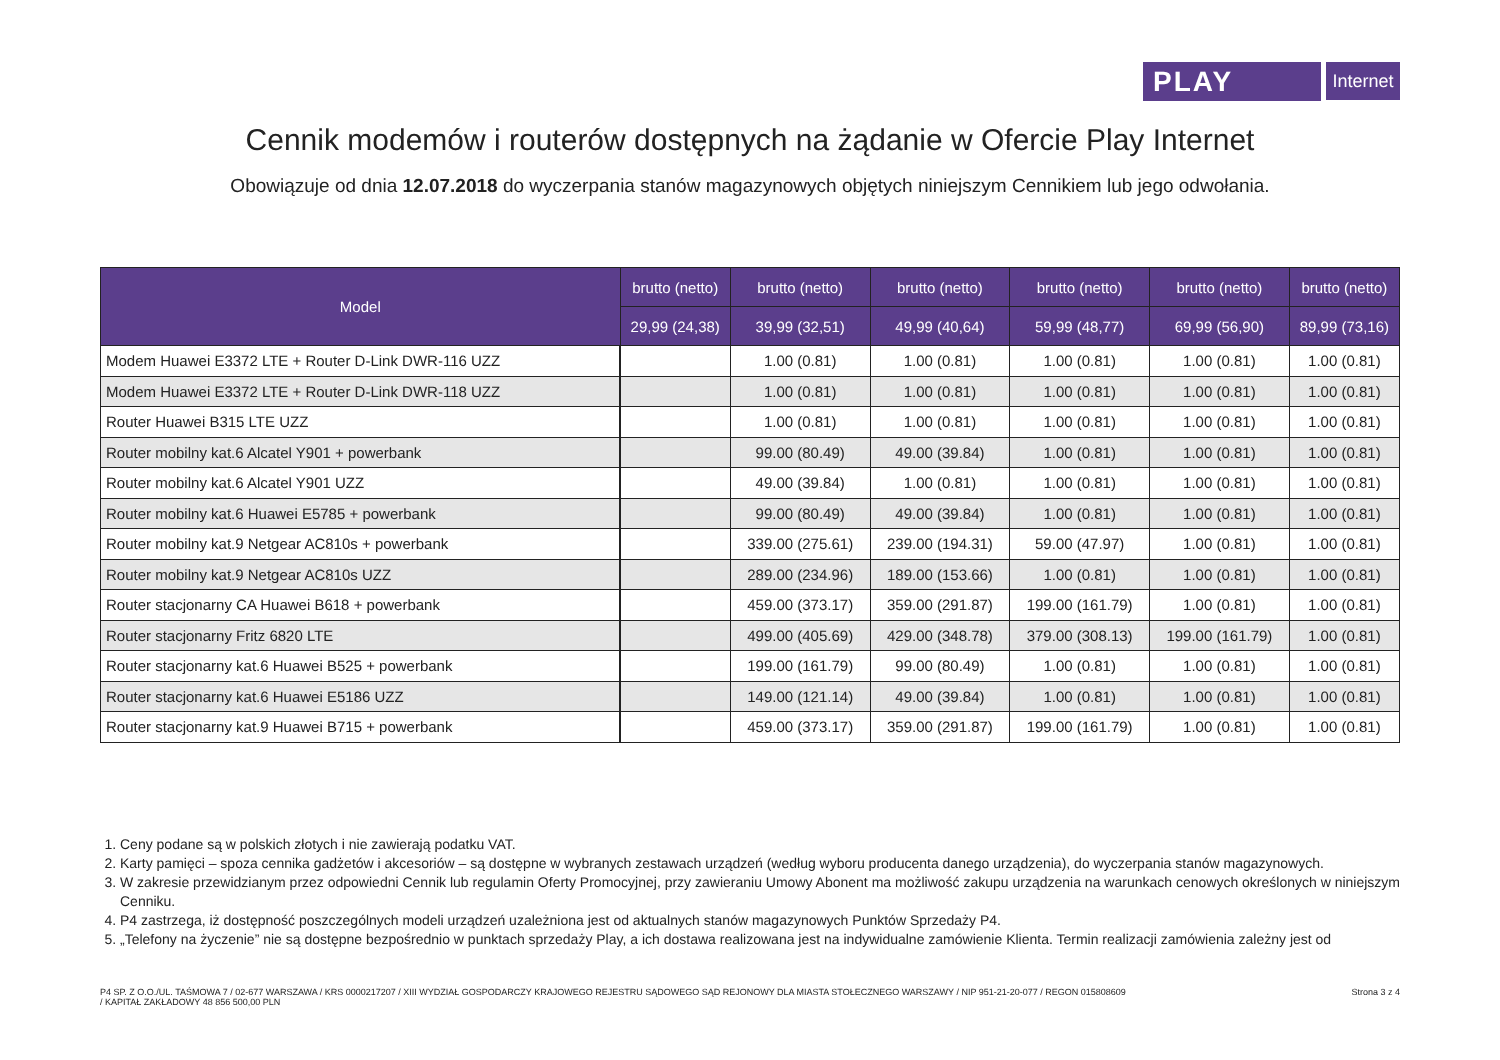PLAY
Internet
Cennik modemów i routerów dostępnych na żądanie w Ofercie Play Internet
Obowiązuje od dnia 12.07.2018 do wyczerpania stanów magazynowych objętych niniejszym Cennikiem lub jego odwołania.
| Model | brutto (netto) | brutto (netto) | brutto (netto) | brutto (netto) | brutto (netto) | brutto (netto) |
| --- | --- | --- | --- | --- | --- | --- |
| | 29,99 (24,38) | 39,99 (32,51) | 49,99 (40,64) | 59,99 (48,77) | 69,99 (56,90) | 89,99 (73,16) |
| Modem Huawei E3372 LTE + Router D-Link DWR-116 UZZ | | 1.00 (0.81) | 1.00 (0.81) | 1.00 (0.81) | 1.00 (0.81) | 1.00 (0.81) |
| Modem Huawei E3372 LTE + Router D-Link DWR-118 UZZ | | 1.00 (0.81) | 1.00 (0.81) | 1.00 (0.81) | 1.00 (0.81) | 1.00 (0.81) |
| Router Huawei B315 LTE UZZ | | 1.00 (0.81) | 1.00 (0.81) | 1.00 (0.81) | 1.00 (0.81) | 1.00 (0.81) |
| Router mobilny kat.6 Alcatel Y901 + powerbank | | 99.00 (80.49) | 49.00 (39.84) | 1.00 (0.81) | 1.00 (0.81) | 1.00 (0.81) |
| Router mobilny kat.6 Alcatel Y901 UZZ | | 49.00 (39.84) | 1.00 (0.81) | 1.00 (0.81) | 1.00 (0.81) | 1.00 (0.81) |
| Router mobilny kat.6 Huawei E5785 + powerbank | | 99.00 (80.49) | 49.00 (39.84) | 1.00 (0.81) | 1.00 (0.81) | 1.00 (0.81) |
| Router mobilny kat.9 Netgear AC810s + powerbank | | 339.00 (275.61) | 239.00 (194.31) | 59.00 (47.97) | 1.00 (0.81) | 1.00 (0.81) |
| Router mobilny kat.9 Netgear AC810s UZZ | | 289.00 (234.96) | 189.00 (153.66) | 1.00 (0.81) | 1.00 (0.81) | 1.00 (0.81) |
| Router stacjonarny CA Huawei B618 + powerbank | | 459.00 (373.17) | 359.00 (291.87) | 199.00 (161.79) | 1.00 (0.81) | 1.00 (0.81) |
| Router stacjonarny Fritz 6820 LTE | | 499.00 (405.69) | 429.00 (348.78) | 379.00 (308.13) | 199.00 (161.79) | 1.00 (0.81) |
| Router stacjonarny kat.6 Huawei B525 + powerbank | | 199.00 (161.79) | 99.00 (80.49) | 1.00 (0.81) | 1.00 (0.81) | 1.00 (0.81) |
| Router stacjonarny kat.6 Huawei E5186 UZZ | | 149.00 (121.14) | 49.00 (39.84) | 1.00 (0.81) | 1.00 (0.81) | 1.00 (0.81) |
| Router stacjonarny kat.9 Huawei B715 + powerbank | | 459.00 (373.17) | 359.00 (291.87) | 199.00 (161.79) | 1.00 (0.81) | 1.00 (0.81) |
1. Ceny podane są w polskich złotych i nie zawierają podatku VAT.
2. Karty pamięci – spoza cennika gadżetów i akcesoriów – są dostępne w wybranych zestawach urządzeń (według wyboru producenta danego urządzenia), do wyczerpania stanów magazynowych.
3. W zakresie przewidzianym przez odpowiedni Cennik lub regulamin Oferty Promocyjnej, przy zawieraniu Umowy Abonent ma możliwość zakupu urządzenia na warunkach cenowych określonych w niniejszym Cenniku.
4. P4 zastrzega, iż dostępność poszczególnych modeli urządzeń uzależniona jest od aktualnych stanów magazynowych Punktów Sprzedaży P4.
5. „Telefony na życzenie” nie są dostępne bezpośrednio w punktach sprzedaży Play, a ich dostawa realizowana jest na indywidualne zamówienie Klienta. Termin realizacji zamówienia zależny jest od
P4 SP. Z O.O./UL. TAŚMOWA 7 / 02-677 WARSZAWA / KRS 0000217207 / XIII WYDZIAŁ GOSPODARCZY KRAJOWEGO REJESTRU SĄDOWEGO SĄD REJONOWY DLA MIASTA STOŁECZNEGO WARSZAWY / NIP 951-21-20-077 / REGON 015808609
/ KAPITAŁ ZAKŁADOWY 48 856 500,00 PLN
Strona 3 z 4